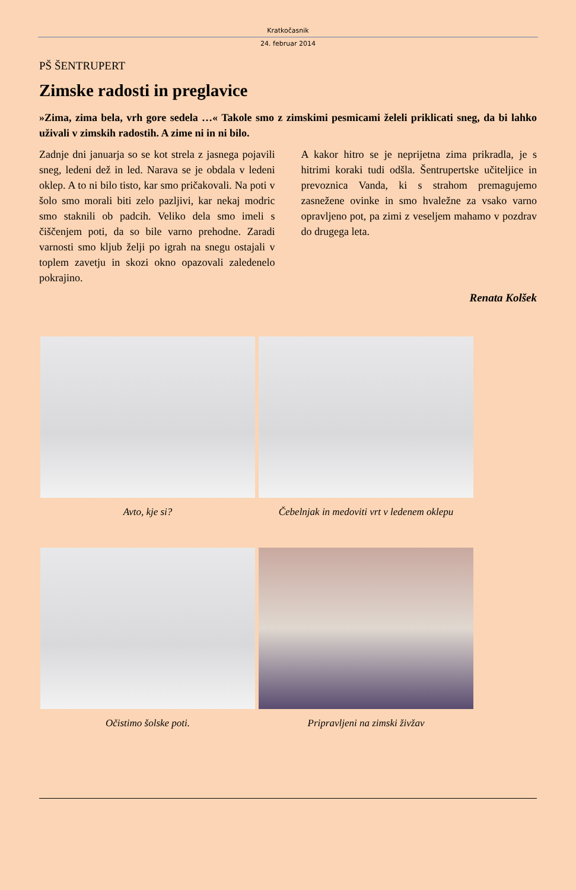Kratkočasnik
24. februar 2014
PŠ ŠENTRUPERT
Zimske radosti in preglavice
»Zima, zima bela, vrh gore sedela …« Takole smo z zimskimi pesmicami želeli priklicati sneg, da bi lahko uživali v zimskih radostih. A zime ni in ni bilo.
Zadnje dni januarja so se kot strela z jasnega pojavili sneg, ledeni dež in led. Narava se je obdala v ledeni oklep. A to ni bilo tisto, kar smo pričakovali. Na poti v šolo smo morali biti zelo pazljivi, kar nekaj modric smo staknili ob padcih. Veliko dela smo imeli s čiščenjem poti, da so bile varno prehodne. Zaradi varnosti smo kljub želji po igrah na snegu ostajali v toplem zavetju in skozi okno opazovali zaledenelo pokrajino.
A kakor hitro se je neprijetna zima prikradla, je s hitrimi koraki tudi odšla. Šentrupertske učiteljice in prevoznica Vanda, ki s strahom premagujemo zasnežene ovinke in smo hvaležne za vsako varno opravljeno pot, pa zimi z veseljem mahamo v pozdrav do drugega leta.
Renata Kolšek
Avto, kje si?
Čebelnjak in medoviti vrt v ledenem oklepu
Očistimo šolske poti.
Pripravljeni na zimski živžav